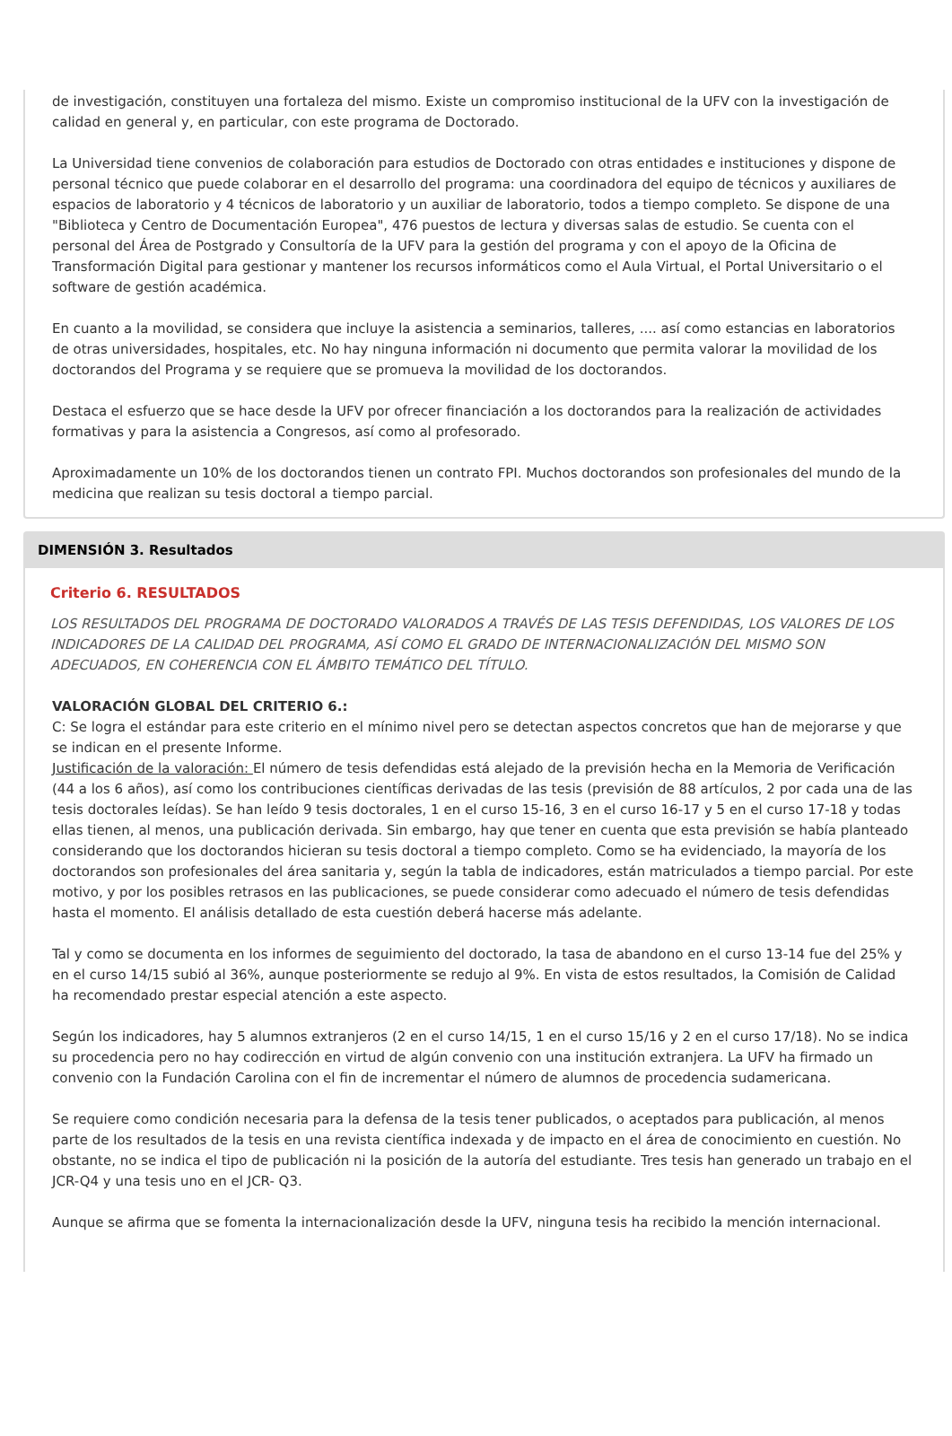de investigación, constituyen una fortaleza del mismo. Existe un compromiso institucional de la UFV con la investigación de calidad en general y, en particular, con este programa de Doctorado.
La Universidad tiene convenios de colaboración para estudios de Doctorado con otras entidades e instituciones y dispone de personal técnico que puede colaborar en el desarrollo del programa: una coordinadora del equipo de técnicos y auxiliares de espacios de laboratorio y 4 técnicos de laboratorio y un auxiliar de laboratorio, todos a tiempo completo. Se dispone de una "Biblioteca y Centro de Documentación Europea", 476 puestos de lectura y diversas salas de estudio. Se cuenta con el personal del Área de Postgrado y Consultoría de la UFV para la gestión del programa y con el apoyo de la Oficina de Transformación Digital para gestionar y mantener los recursos informáticos como el Aula Virtual, el Portal Universitario o el software de gestión académica.
En cuanto a la movilidad, se considera que incluye la asistencia a seminarios, talleres, .... así como estancias en laboratorios de otras universidades, hospitales, etc. No hay ninguna información ni documento que permita valorar la movilidad de los doctorandos del Programa y se requiere que se promueva la movilidad de los doctorandos.
Destaca el esfuerzo que se hace desde la UFV por ofrecer financiación a los doctorandos para la realización de actividades formativas y para la asistencia a Congresos, así como al profesorado.
Aproximadamente un 10% de los doctorandos tienen un contrato FPI. Muchos doctorandos son profesionales del mundo de la medicina que realizan su tesis doctoral a tiempo parcial.
DIMENSIÓN 3. Resultados
Criterio 6. RESULTADOS
LOS RESULTADOS DEL PROGRAMA DE DOCTORADO VALORADOS A TRAVÉS DE LAS TESIS DEFENDIDAS, LOS VALORES DE LOS INDICADORES DE LA CALIDAD DEL PROGRAMA, ASÍ COMO EL GRADO DE INTERNACIONALIZACIÓN DEL MISMO SON ADECUADOS, EN COHERENCIA CON EL ÁMBITO TEMÁTICO DEL TÍTULO.
VALORACIÓN GLOBAL DEL CRITERIO 6.:
C: Se logra el estándar para este criterio en el mínimo nivel pero se detectan aspectos concretos que han de mejorarse y que se indican en el presente Informe.
Justificación de la valoración: El número de tesis defendidas está alejado de la previsión hecha en la Memoria de Verificación (44 a los 6 años), así como los contribuciones científicas derivadas de las tesis (previsión de 88 artículos, 2 por cada una de las tesis doctorales leídas). Se han leído 9 tesis doctorales, 1 en el curso 15-16, 3 en el curso 16-17 y 5 en el curso 17-18 y todas ellas tienen, al menos, una publicación derivada. Sin embargo, hay que tener en cuenta que esta previsión se había planteado considerando que los doctorandos hicieran su tesis doctoral a tiempo completo. Como se ha evidenciado, la mayoría de los doctorandos son profesionales del área sanitaria y, según la tabla de indicadores, están matriculados a tiempo parcial. Por este motivo, y por los posibles retrasos en las publicaciones, se puede considerar como adecuado el número de tesis defendidas hasta el momento. El análisis detallado de esta cuestión deberá hacerse más adelante.
Tal y como se documenta en los informes de seguimiento del doctorado, la tasa de abandono en el curso 13-14 fue del 25% y en el curso 14/15 subió al 36%, aunque posteriormente se redujo al 9%. En vista de estos resultados, la Comisión de Calidad ha recomendado prestar especial atención a este aspecto.
Según los indicadores, hay 5 alumnos extranjeros (2 en el curso 14/15, 1 en el curso 15/16 y 2 en el curso 17/18). No se indica su procedencia pero no hay codirección en virtud de algún convenio con una institución extranjera. La UFV ha firmado un convenio con la Fundación Carolina con el fin de incrementar el número de alumnos de procedencia sudamericana.
Se requiere como condición necesaria para la defensa de la tesis tener publicados, o aceptados para publicación, al menos parte de los resultados de la tesis en una revista científica indexada y de impacto en el área de conocimiento en cuestión. No obstante, no se indica el tipo de publicación ni la posición de la autoría del estudiante. Tres tesis han generado un trabajo en el JCR-Q4 y una tesis uno en el JCR- Q3.
Aunque se afirma que se fomenta la internacionalización desde la UFV, ninguna tesis ha recibido la mención internacional.